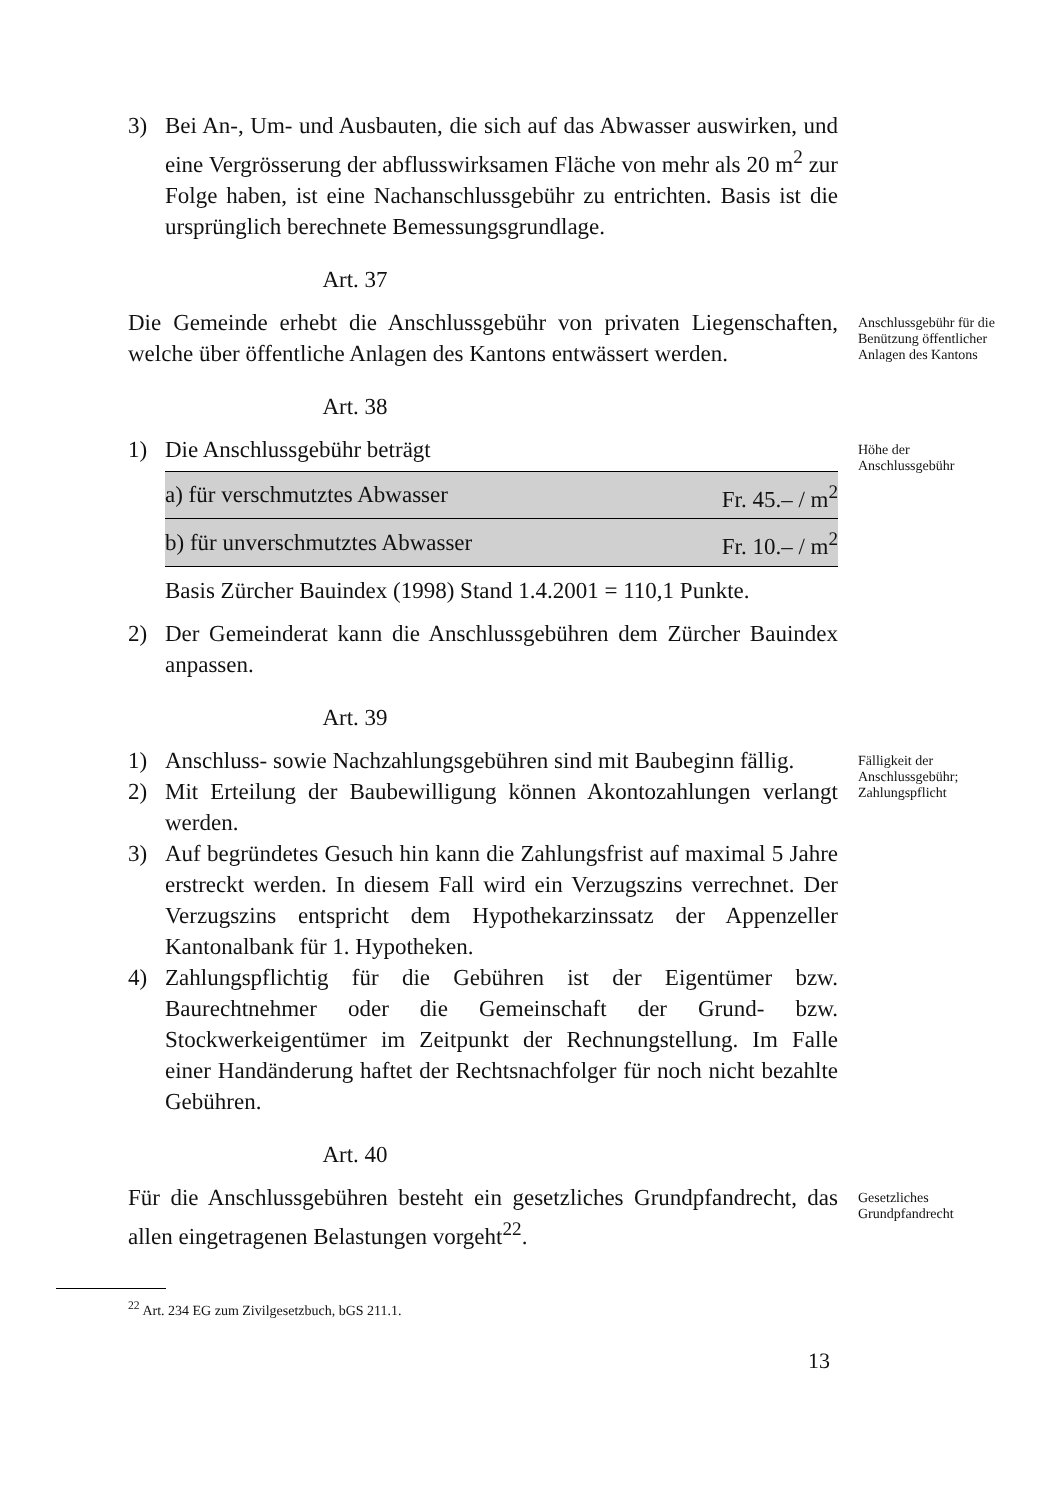3) Bei An-, Um- und Ausbauten, die sich auf das Abwasser auswirken, und eine Vergrösserung der abflusswirksamen Fläche von mehr als 20 m<sup>2</sup> zur Folge haben, ist eine Nachanschlussgebühr zu entrichten. Basis ist die ursprünglich berechnete Bemessungsgrundlage.
Art. 37
Die Gemeinde erhebt die Anschlussgebühr von privaten Liegenschaften, welche über öffentliche Anlagen des Kantons entwässert werden.
Anschlussgebühr für die Benützung öffentlicher Anlagen des Kantons
Art. 38
1) Die Anschlussgebühr beträgt
| a) für verschmutztes Abwasser | Fr. 45.– / m<sup>2</sup> |
| b) für unverschmutztes Abwasser | Fr. 10.– / m<sup>2</sup> |
Basis Zürcher Bauindex (1998) Stand 1.4.2001 = 110,1 Punkte.
2) Der Gemeinderat kann die Anschlussgebühren dem Zürcher Bauindex anpassen.
Höhe der Anschlussgebühr
Art. 39
1) Anschluss- sowie Nachzahlungsgebühren sind mit Baubeginn fällig.
2) Mit Erteilung der Baubewilligung können Akontozahlungen verlangt werden.
3) Auf begründetes Gesuch hin kann die Zahlungsfrist auf maximal 5 Jahre erstreckt werden. In diesem Fall wird ein Verzugszins verrechnet. Der Verzugszins entspricht dem Hypothekarzinssatz der Appenzeller Kantonalbank für 1. Hypotheken.
4) Zahlungspflichtig für die Gebühren ist der Eigentümer bzw. Baurechtnehmer oder die Gemeinschaft der Grund- bzw. Stockwerkeigentümer im Zeitpunkt der Rechnungstellung. Im Falle einer Handänderung haftet der Rechtsnachfolger für noch nicht bezahlte Gebühren.
Fälligkeit der Anschlussgebühr; Zahlungspflicht
Art. 40
Für die Anschlussgebühren besteht ein gesetzliches Grundpfandrecht, das allen eingetragenen Belastungen vorgeht<sup>22</sup>.
Gesetzliches Grundpfandrecht
<sup>22</sup> Art. 234 EG zum Zivilgesetzbuch, bGS 211.1.
13